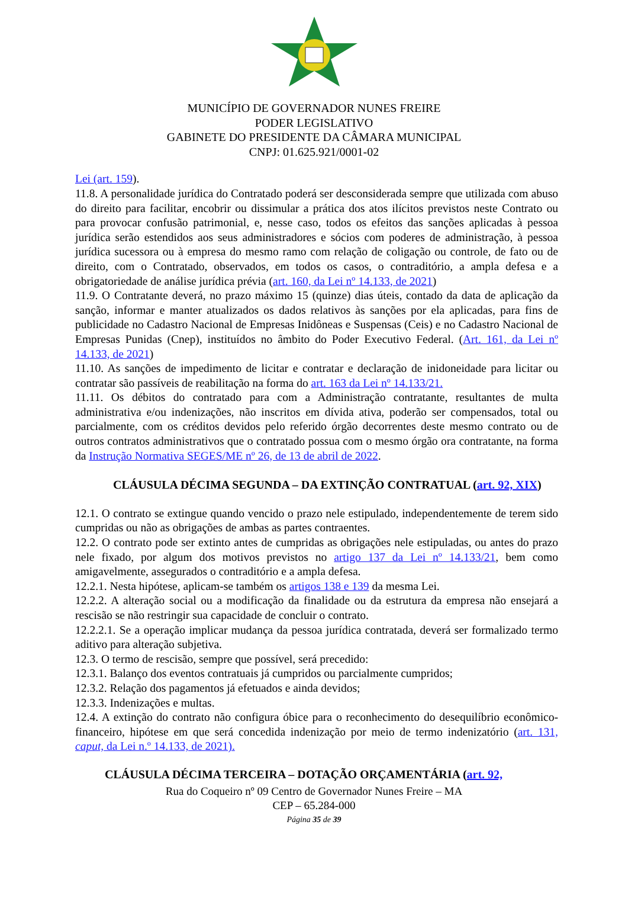MUNICÍPIO DE GOVERNADOR NUNES FREIRE
PODER LEGISLATIVO
GABINETE DO PRESIDENTE DA CÂMARA MUNICIPAL
CNPJ: 01.625.921/0001-02
Lei (art. 159).
11.8. A personalidade jurídica do Contratado poderá ser desconsiderada sempre que utilizada com abuso do direito para facilitar, encobrir ou dissimular a prática dos atos ilícitos previstos neste Contrato ou para provocar confusão patrimonial, e, nesse caso, todos os efeitos das sanções aplicadas à pessoa jurídica serão estendidos aos seus administradores e sócios com poderes de administração, à pessoa jurídica sucessora ou à empresa do mesmo ramo com relação de coligação ou controle, de fato ou de direito, com o Contratado, observados, em todos os casos, o contraditório, a ampla defesa e a obrigatoriedade de análise jurídica prévia (art. 160, da Lei nº 14.133, de 2021)
11.9. O Contratante deverá, no prazo máximo 15 (quinze) dias úteis, contado da data de aplicação da sanção, informar e manter atualizados os dados relativos às sanções por ela aplicadas, para fins de publicidade no Cadastro Nacional de Empresas Inidôneas e Suspensas (Ceis) e no Cadastro Nacional de Empresas Punidas (Cnep), instituídos no âmbito do Poder Executivo Federal. (Art. 161, da Lei nº 14.133, de 2021)
11.10. As sanções de impedimento de licitar e contratar e declaração de inidoneidade para licitar ou contratar são passíveis de reabilitação na forma do art. 163 da Lei nº 14.133/21.
11.11. Os débitos do contratado para com a Administração contratante, resultantes de multa administrativa e/ou indenizações, não inscritos em dívida ativa, poderão ser compensados, total ou parcialmente, com os créditos devidos pelo referido órgão decorrentes deste mesmo contrato ou de outros contratos administrativos que o contratado possua com o mesmo órgão ora contratante, na forma da Instrução Normativa SEGES/ME nº 26, de 13 de abril de 2022.
CLÁUSULA DÉCIMA SEGUNDA – DA EXTINÇÃO CONTRATUAL (art. 92, XIX)
12.1. O contrato se extingue quando vencido o prazo nele estipulado, independentemente de terem sido cumpridas ou não as obrigações de ambas as partes contraentes.
12.2. O contrato pode ser extinto antes de cumpridas as obrigações nele estipuladas, ou antes do prazo nele fixado, por algum dos motivos previstos no artigo 137 da Lei nº 14.133/21, bem como amigavelmente, assegurados o contraditório e a ampla defesa.
12.2.1. Nesta hipótese, aplicam-se também os artigos 138 e 139 da mesma Lei.
12.2.2. A alteração social ou a modificação da finalidade ou da estrutura da empresa não ensejará a rescisão se não restringir sua capacidade de concluir o contrato.
12.2.2.1. Se a operação implicar mudança da pessoa jurídica contratada, deverá ser formalizado termo aditivo para alteração subjetiva.
12.3. O termo de rescisão, sempre que possível, será precedido:
12.3.1. Balanço dos eventos contratuais já cumpridos ou parcialmente cumpridos;
12.3.2. Relação dos pagamentos já efetuados e ainda devidos;
12.3.3. Indenizações e multas.
12.4. A extinção do contrato não configura óbice para o reconhecimento do desequilíbrio econômico-financeiro, hipótese em que será concedida indenização por meio de termo indenizatório (art. 131, caput, da Lei n.º 14.133, de 2021).
CLÁUSULA DÉCIMA TERCEIRA – DOTAÇÃO ORÇAMENTÁRIA (art. 92,
Rua do Coqueiro nº 09 Centro de Governador Nunes Freire – MA
CEP – 65.284-000
Página 35 de 39